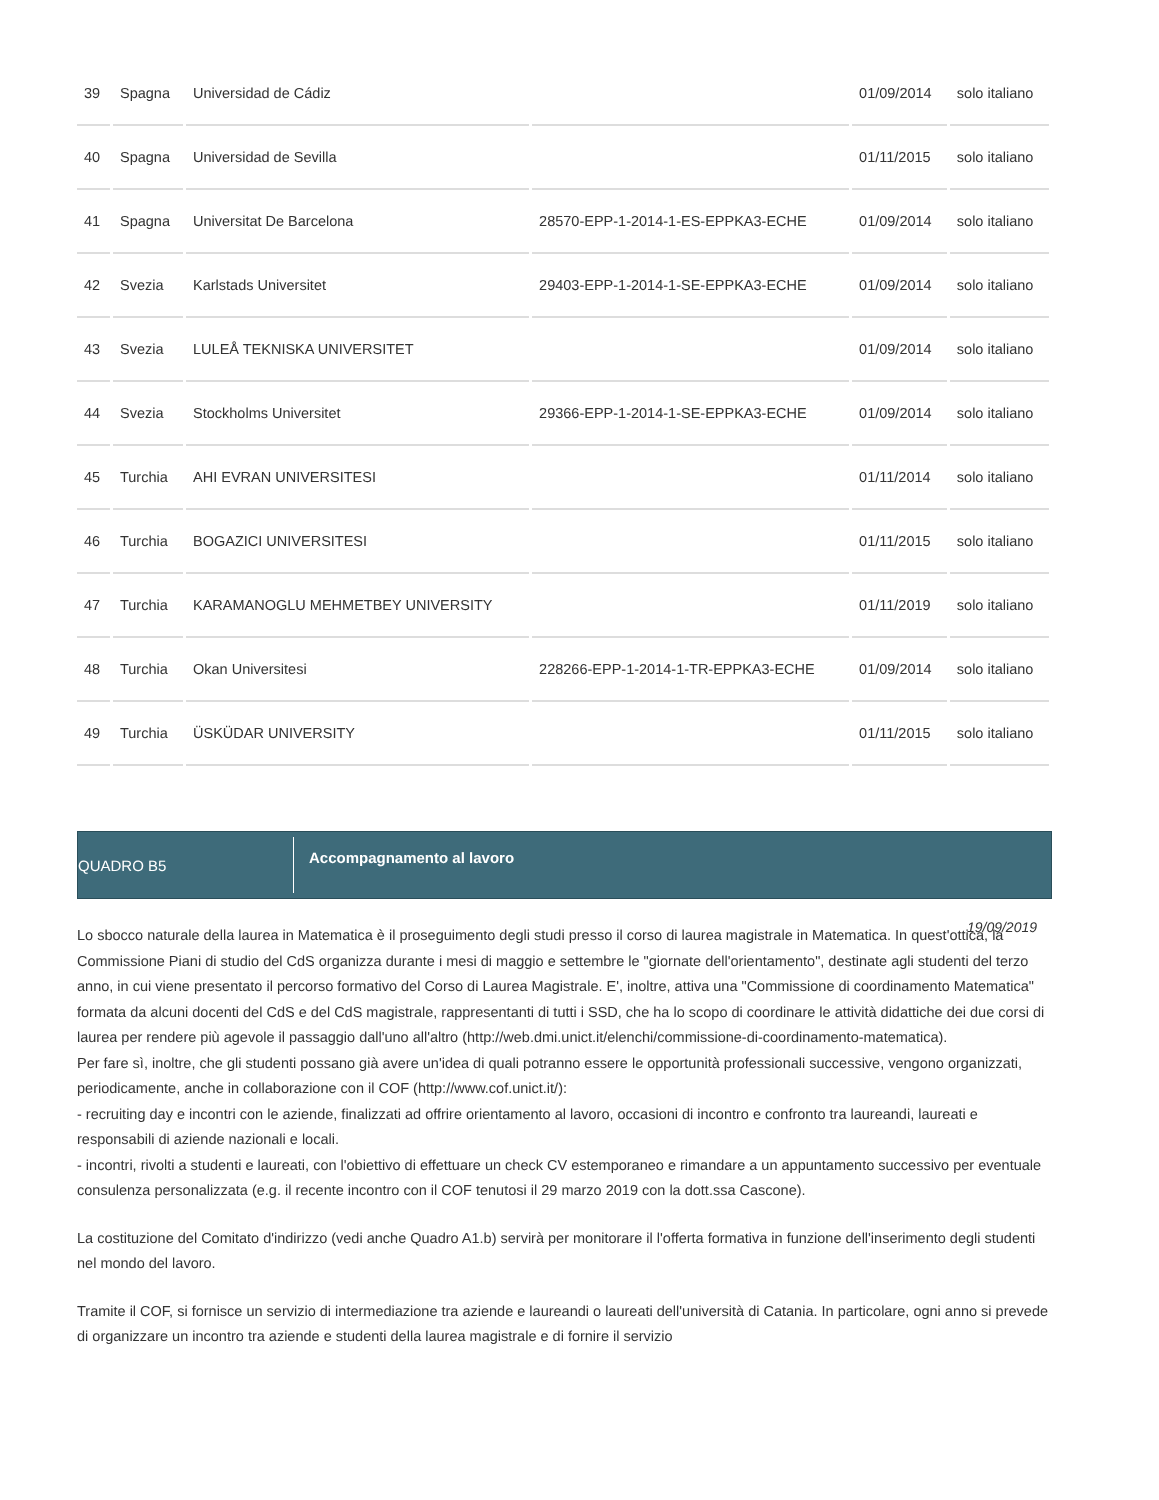| 39 | Spagna | Universidad de Cádiz | | 01/09/2014 | solo italiano |
| 40 | Spagna | Universidad de Sevilla | | 01/11/2015 | solo italiano |
| 41 | Spagna | Universitat De Barcelona | 28570-EPP-1-2014-1-ES-EPPKA3-ECHE | 01/09/2014 | solo italiano |
| 42 | Svezia | Karlstads Universitet | 29403-EPP-1-2014-1-SE-EPPKA3-ECHE | 01/09/2014 | solo italiano |
| 43 | Svezia | LULEÅ TEKNISKA UNIVERSITET | | 01/09/2014 | solo italiano |
| 44 | Svezia | Stockholms Universitet | 29366-EPP-1-2014-1-SE-EPPKA3-ECHE | 01/09/2014 | solo italiano |
| 45 | Turchia | AHI EVRAN UNIVERSITESI | | 01/11/2014 | solo italiano |
| 46 | Turchia | BOGAZICI UNIVERSITESI | | 01/11/2015 | solo italiano |
| 47 | Turchia | KARAMANOGLU MEHMETBEY UNIVERSITY | | 01/11/2019 | solo italiano |
| 48 | Turchia | Okan Universitesi | 228266-EPP-1-2014-1-TR-EPPKA3-ECHE | 01/09/2014 | solo italiano |
| 49 | Turchia | ÜSKÜDAR UNIVERSITY | | 01/11/2015 | solo italiano |
QUADRO B5
Accompagnamento al lavoro
19/09/2019
Lo sbocco naturale della laurea in Matematica è il proseguimento degli studi presso il corso di laurea magistrale in Matematica. In quest'ottica, la Commissione Piani di studio del CdS organizza durante i mesi di maggio e settembre le "giornate dell'orientamento", destinate agli studenti del terzo anno, in cui viene presentato il percorso formativo del Corso di Laurea Magistrale. E', inoltre, attiva una "Commissione di coordinamento Matematica" formata da alcuni docenti del CdS e del CdS magistrale, rappresentanti di tutti i SSD, che ha lo scopo di coordinare le attività didattiche dei due corsi di laurea per rendere più agevole il passaggio dall'uno all'altro (http://web.dmi.unict.it/elenchi/commissione-di-coordinamento-matematica).
Per fare sì, inoltre, che gli studenti possano già avere un'idea di quali potranno essere le opportunità professionali successive, vengono organizzati, periodicamente, anche in collaborazione con il COF (http://www.cof.unict.it/):
- recruiting day e incontri con le aziende, finalizzati ad offrire orientamento al lavoro, occasioni di incontro e confronto tra laureandi, laureati e responsabili di aziende nazionali e locali.
- incontri, rivolti a studenti e laureati, con l'obiettivo di effettuare un check CV estemporaneo e rimandare a un appuntamento successivo per eventuale consulenza personalizzata (e.g. il recente incontro con il COF tenutosi il 29 marzo 2019 con la dott.ssa Cascone).
La costituzione del Comitato d'indirizzo (vedi anche Quadro A1.b) servirà per monitorare il l'offerta formativa in funzione dell'inserimento degli studenti nel mondo del lavoro.
Tramite il COF, si fornisce un servizio di intermediazione tra aziende e laureandi o laureati dell'università di Catania. In particolare, ogni anno si prevede di organizzare un incontro tra aziende e studenti della laurea magistrale e di fornire il servizio